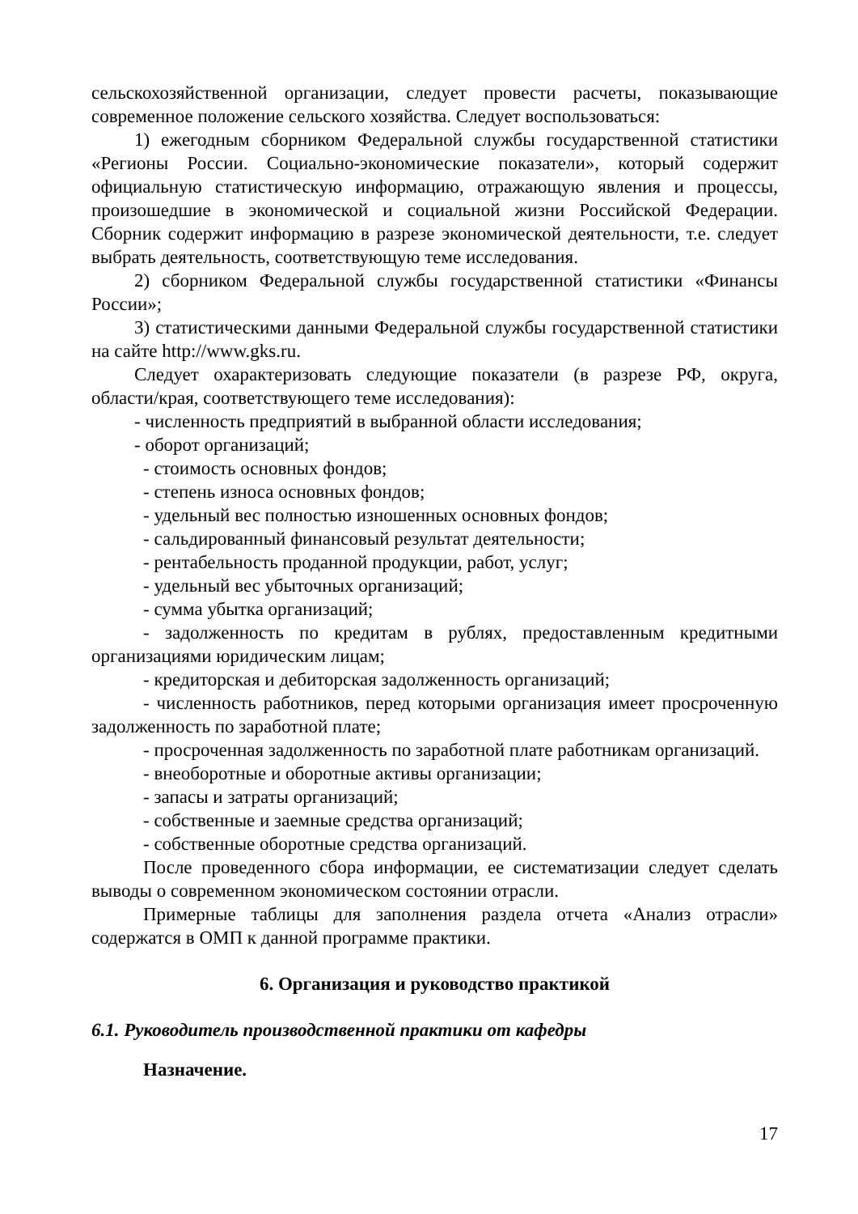сельскохозяйственной организации, следует провести расчеты, показывающие современное положение сельского хозяйства. Следует воспользоваться:
1) ежегодным сборником Федеральной службы государственной статистики «Регионы России. Социально-экономические показатели», который содержит официальную статистическую информацию, отражающую явления и процессы, произошедшие в экономической и социальной жизни Российской Федерации. Сборник содержит информацию в разрезе экономической деятельности, т.е. следует выбрать деятельность, соответствующую теме исследования.
2) сборником Федеральной службы государственной статистики «Финансы России»;
3) статистическими данными Федеральной службы государственной статистики на сайте http://www.gks.ru.
Следует охарактеризовать следующие показатели (в разрезе РФ, округа, области/края, соответствующего теме исследования):
- численность предприятий в выбранной области исследования;
- оборот организаций;
- стоимость основных фондов;
- степень износа основных фондов;
- удельный вес полностью изношенных основных фондов;
- сальдированный финансовый результат деятельности;
- рентабельность проданной продукции, работ, услуг;
- удельный вес убыточных организаций;
- сумма убытка организаций;
- задолженность по кредитам в рублях, предоставленным кредитными организациями юридическим лицам;
- кредиторская и дебиторская задолженность организаций;
- численность работников, перед которыми организация имеет просроченную задолженность по заработной плате;
- просроченная задолженность по заработной плате работникам организаций.
- внеоборотные и оборотные активы организации;
- запасы и затраты организаций;
- собственные и заемные средства организаций;
- собственные оборотные средства организаций.
После проведенного сбора информации, ее систематизации следует сделать выводы о современном экономическом состоянии отрасли.
Примерные таблицы для заполнения раздела отчета «Анализ отрасли» содержатся в ОМП к данной программе практики.
6. Организация и руководство практикой
6.1. Руководитель производственной практики от кафедры
Назначение.
17